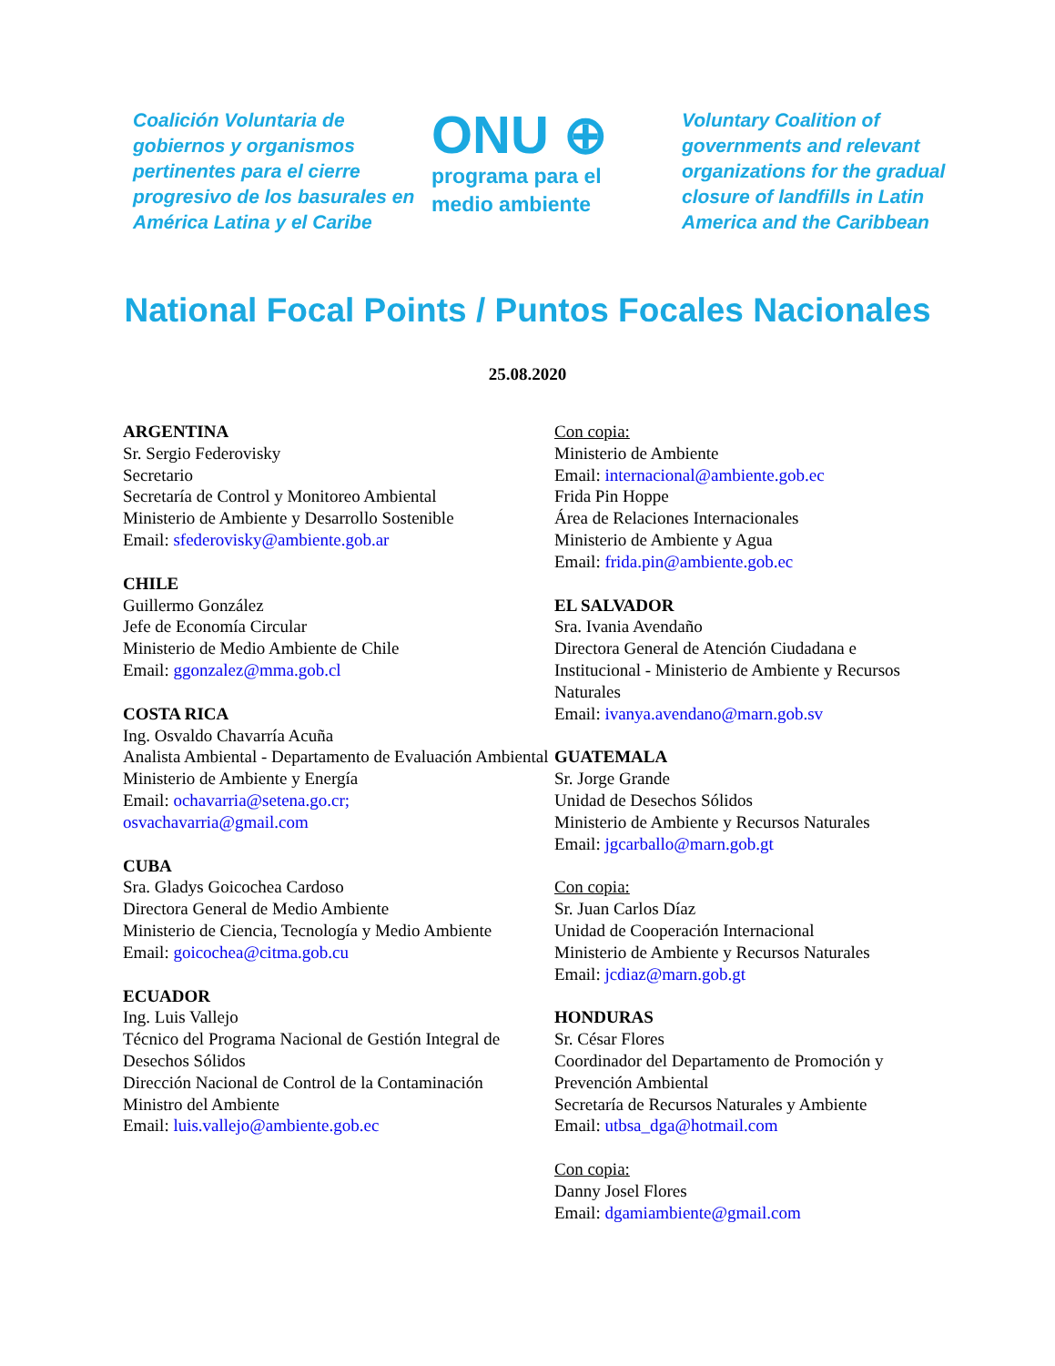Coalición Voluntaria de gobiernos y organismos pertinentes para el cierre progresivo de los basurales en América Latina y el Caribe
ONU ⊕
programa para el
medio ambiente
Voluntary Coalition of governments and relevant organizations for the gradual closure of landfills in Latin America and the Caribbean
National Focal Points / Puntos Focales Nacionales
25.08.2020
ARGENTINA
Sr. Sergio Federovisky
Secretario
Secretaría de Control y Monitoreo Ambiental
Ministerio de Ambiente y Desarrollo Sostenible
Email: sfederovisky@ambiente.gob.ar
CHILE
Guillermo González
Jefe de Economía Circular
Ministerio de Medio Ambiente de Chile
Email: ggonzalez@mma.gob.cl
COSTA RICA
Ing. Osvaldo Chavarría Acuña
Analista Ambiental - Departamento de Evaluación Ambiental
Ministerio de Ambiente y Energía
Email: ochavarria@setena.go.cr;
osvachavarria@gmail.com
CUBA
Sra. Gladys Goicochea Cardoso
Directora General de Medio Ambiente
Ministerio de Ciencia, Tecnología y Medio Ambiente
Email: goicochea@citma.gob.cu
ECUADOR
Ing. Luis Vallejo
Técnico del Programa Nacional de Gestión Integral de Desechos Sólidos
Dirección Nacional de Control de la Contaminación
Ministro del Ambiente
Email: luis.vallejo@ambiente.gob.ec
Con copia:
Ministerio de Ambiente
Email: internacional@ambiente.gob.ec
Frida Pin Hoppe
Área de Relaciones Internacionales
Ministerio de Ambiente y Agua
Email: frida.pin@ambiente.gob.ec
EL SALVADOR
Sra. Ivania Avendaño
Directora General de Atención Ciudadana e Institucional - Ministerio de Ambiente y Recursos Naturales
Email: ivanya.avendano@marn.gob.sv
GUATEMALA
Sr. Jorge Grande
Unidad de Desechos Sólidos
Ministerio de Ambiente y Recursos Naturales
Email: jgcarballo@marn.gob.gt
Con copia:
Sr. Juan Carlos Díaz
Unidad de Cooperación Internacional
Ministerio de Ambiente y Recursos Naturales
Email: jcdiaz@marn.gob.gt
HONDURAS
Sr. César Flores
Coordinador del Departamento de Promoción y Prevención Ambiental
Secretaría de Recursos Naturales y Ambiente
Email: utbsa_dga@hotmail.com
Con copia:
Danny Josel Flores
Email: dgamiambiente@gmail.com